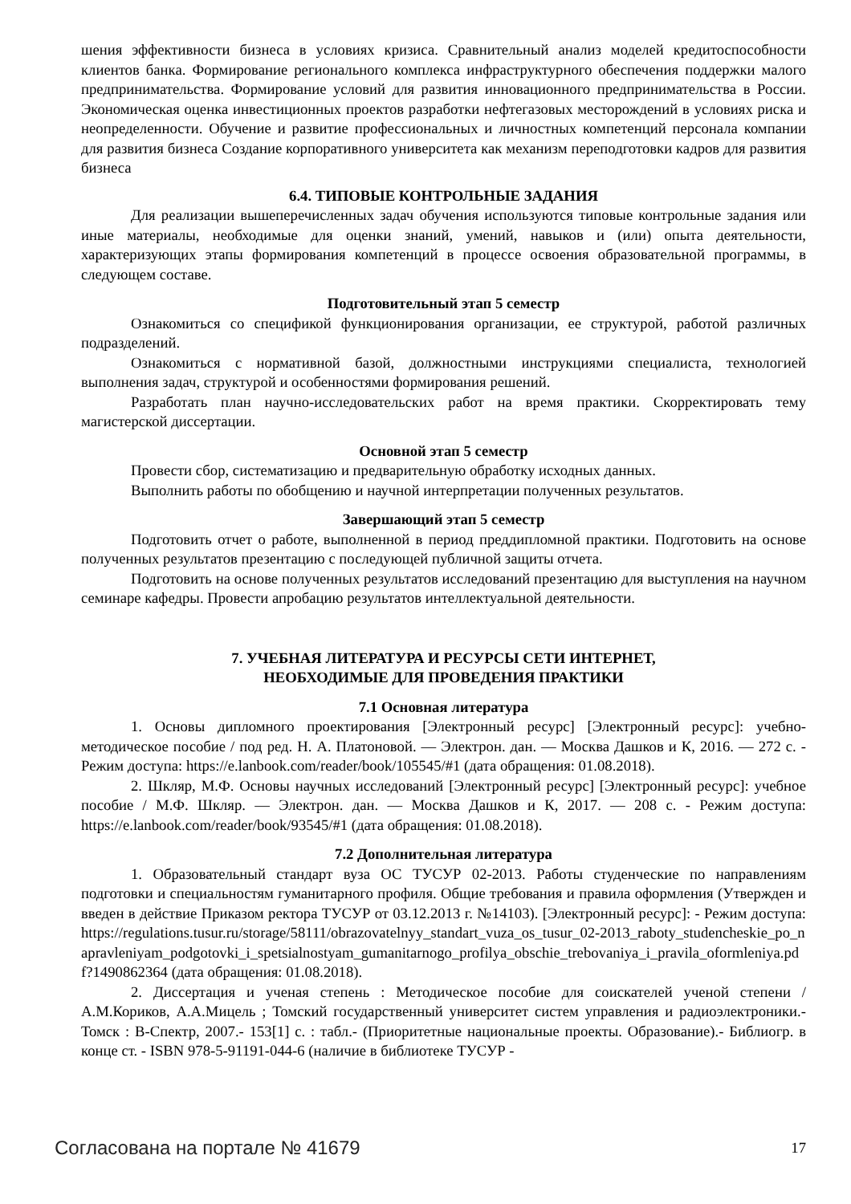шения эффективности бизнеса в условиях кризиса. Сравнительный анализ моделей кредитоспособности клиентов банка. Формирование регионального комплекса инфраструктурного обеспечения поддержки малого предпринимательства. Формирование условий для развития инновационного предпринимательства в России. Экономическая оценка инвестиционных проектов разработки нефтегазовых месторождений в условиях риска и неопределенности. Обучение и развитие профессиональных и личностных компетенций персонала компании для развития бизнеса Создание корпоративного университета как механизм переподготовки кадров для развития бизнеса
6.4. ТИПОВЫЕ КОНТРОЛЬНЫЕ ЗАДАНИЯ
Для реализации вышеперечисленных задач обучения используются типовые контрольные задания или иные материалы, необходимые для оценки знаний, умений, навыков и (или) опыта деятельности, характеризующих этапы формирования компетенций в процессе освоения образовательной программы, в следующем составе.
Подготовительный этап 5 семестр
Ознакомиться со спецификой функционирования организации, ее структурой, работой различных подразделений.
Ознакомиться с нормативной базой, должностными инструкциями специалиста, технологией выполнения задач, структурой и особенностями формирования решений.
Разработать план научно-исследовательских работ на время практики. Скорректировать тему магистерской диссертации.
Основной этап 5 семестр
Провести сбор, систематизацию и предварительную обработку исходных данных.
Выполнить работы по обобщению и научной интерпретации полученных результатов.
Завершающий этап 5 семестр
Подготовить отчет о работе, выполненной в период преддипломной практики. Подготовить на основе полученных результатов презентацию с последующей публичной защиты отчета.
Подготовить на основе полученных результатов исследований презентацию для выступления на научном семинаре кафедры. Провести апробацию результатов интеллектуальной деятельности.
7. УЧЕБНАЯ ЛИТЕРАТУРА И РЕСУРСЫ СЕТИ ИНТЕРНЕТ,
НЕОБХОДИМЫЕ ДЛЯ ПРОВЕДЕНИЯ ПРАКТИКИ
7.1 Основная литература
1. Основы дипломного проектирования [Электронный ресурс] [Электронный ресурс]: учебно-методическое пособие / под ред. Н. А. Платоновой. — Электрон. дан. — Москва Дашков и К, 2016. — 272 с. - Режим доступа: https://e.lanbook.com/reader/book/105545/#1 (дата обращения: 01.08.2018).
2. Шкляр, М.Ф. Основы научных исследований [Электронный ресурс] [Электронный ресурс]: учебное пособие / М.Ф. Шкляр. — Электрон. дан. — Москва Дашков и К, 2017. — 208 с. - Режим доступа: https://e.lanbook.com/reader/book/93545/#1 (дата обращения: 01.08.2018).
7.2 Дополнительная литература
1. Образовательный стандарт вуза ОС ТУСУР 02-2013. Работы студенческие по направлениям подготовки и специальностям гуманитарного профиля. Общие требования и правила оформления (Утвержден и введен в действие Приказом ректора ТУСУР от 03.12.2013 г. №14103). [Электронный ресурс]: - Режим доступа: https://regulations.tusur.ru/storage/58111/obrazovatelnyy_standart_vuza_os_tusur_02-2013_raboty_studencheskie_po_napravleniyam_podgotovki_i_spetsialnostyam_gumanitarnogo_profilya_obschie_trebovaniya_i_pravila_oformleniya.pdf?1490862364 (дата обращения: 01.08.2018).
2. Диссертация и ученая степень : Методическое пособие для соискателей ученой степени / А.М.Кориков, А.А.Мицель ; Томский государственный университет систем управления и радиоэлектроники.- Томск : В-Спектр, 2007.- 153[1] с. : табл.- (Приоритетные национальные проекты. Образование).- Библиогр. в конце ст. - ISBN 978-5-91191-044-6 (наличие в библиотеке ТУСУР -
Согласована на портале № 41679 17